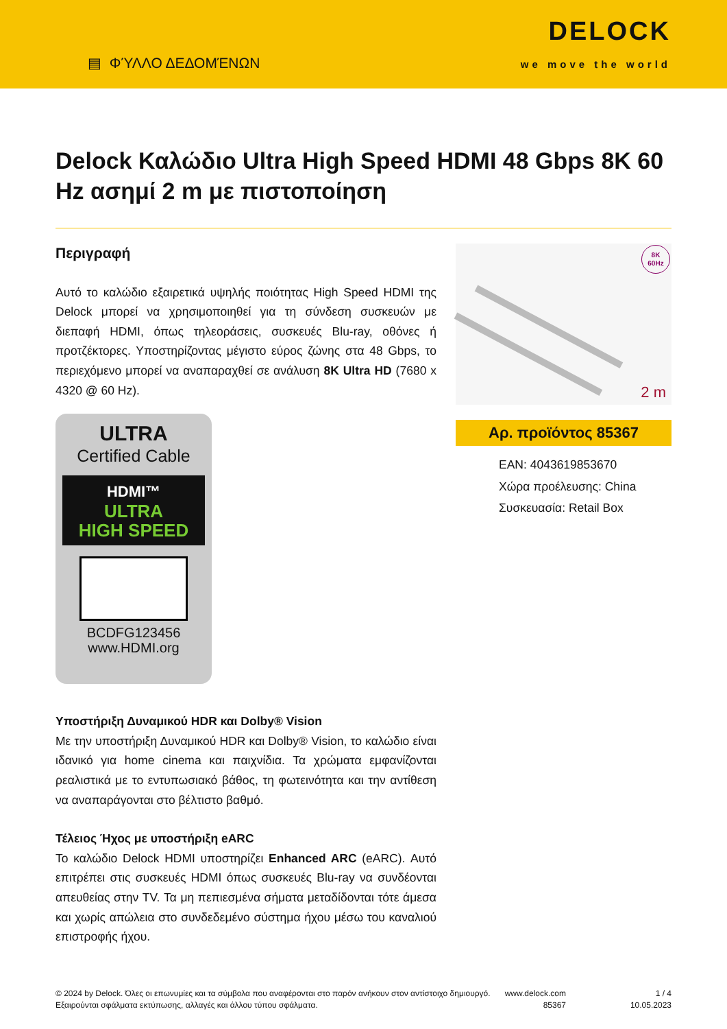▤ ΦΎΛΛΟ ΔΕΔΟΜΈΝΩΝ
DELOCK
we move the world
Delock Καλώδιο Ultra High Speed HDMI 48 Gbps 8K 60 Hz ασημί 2 m με πιστοποίηση
Περιγραφή
Αυτό το καλώδιο εξαιρετικά υψηλής ποιότητας High Speed HDMI της Delock μπορεί να χρησιμοποιηθεί για τη σύνδεση συσκευών με διεπαφή HDMI, όπως τηλεοράσεις, συσκευές Blu-ray, οθόνες ή προτζέκτορες. Υποστηρίζοντας μέγιστο εύρος ζώνης στα 48 Gbps, το περιεχόμενο μπορεί να αναπαραχθεί σε ανάλυση 8K Ultra HD (7680 x 4320 @ 60 Hz).
ULTRA
Certified Cable
HDMI™
ULTRA
HIGH SPEED
BCDFG123456
www.HDMI.org
Υποστήριξη Δυναμικού HDR και Dolby® Vision
Με την υποστήριξη Δυναμικού HDR και Dolby® Vision, το καλώδιο είναι ιδανικό για home cinema και παιχνίδια. Τα χρώματα εμφανίζονται ρεαλιστικά με το εντυπωσιακό βάθος, τη φωτεινότητα και την αντίθεση να αναπαράγονται στο βέλτιστο βαθμό.
Τέλειος Ήχος με υποστήριξη eARC
Το καλώδιο Delock HDMI υποστηρίζει Enhanced ARC (eARC). Αυτό επιτρέπει στις συσκευές HDMI όπως συσκευές Blu-ray να συνδέονται απευθείας στην TV. Τα μη πεπιεσμένα σήματα μεταδίδονται τότε άμεσα και χωρίς απώλεια στο συνδεδεμένο σύστημα ήχου μέσω του καναλιού επιστροφής ήχου.
8K
60Hz
2 m
Αρ. προϊόντος 85367
EAN: 4043619853670
Χώρα προέλευσης: China
Συσκευασία: Retail Box
© 2024 by Delock. Όλες οι επωνυμίες και τα σύμβολα που αναφέρονται στο παρόν ανήκουν στον αντίστοιχο δημιουργό. Εξαιρούνται σφάλματα εκτύπωσης, αλλαγές και άλλου τύπου σφάλματα.
www.delock.com
85367
1 / 4
10.05.2023